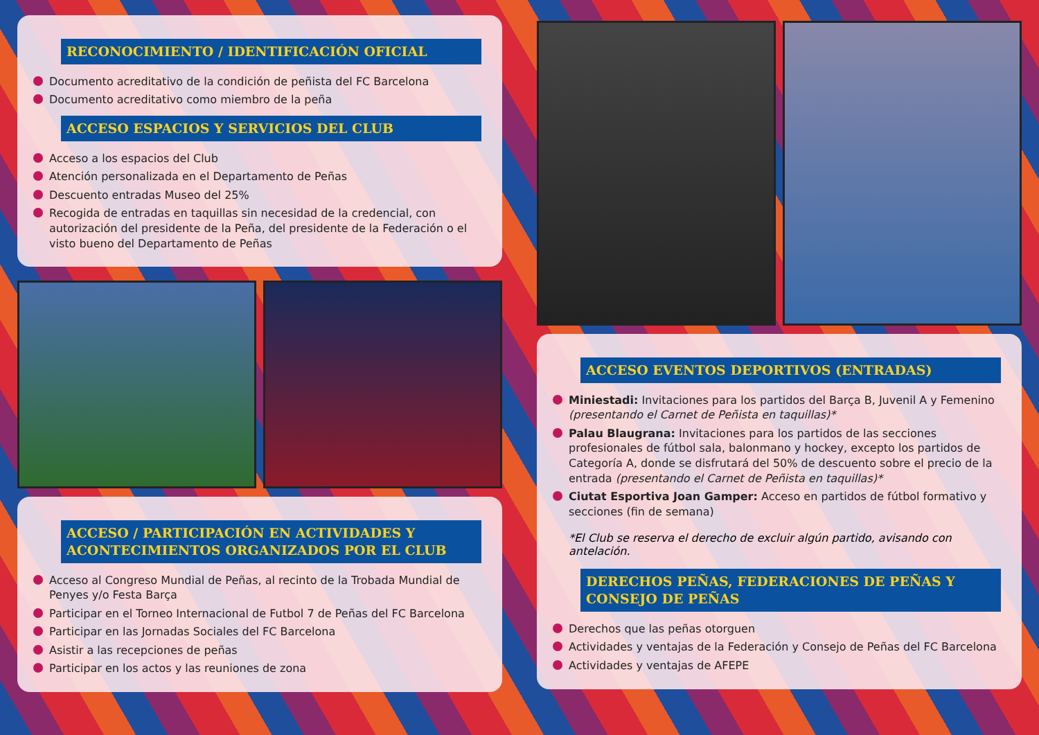RECONOCIMIENTO / IDENTIFICACIÓN OFICIAL
Documento acreditativo de la condición de peñista del FC Barcelona
Documento acreditativo como miembro de la peña
ACCESO ESPACIOS Y SERVICIOS DEL CLUB
Acceso a los espacios del Club
Atención personalizada en el Departamento de Peñas
Descuento entradas Museo del 25%
Recogida de entradas en taquillas sin necesidad de la credencial, con autorización del presidente de la Peña, del presidente de la Federación o el visto bueno del Departamento de Peñas
ACCESO / PARTICIPACIÓN EN ACTIVIDADES Y ACONTECIMIENTOS ORGANIZADOS POR EL CLUB
Acceso al Congreso Mundial de Peñas, al recinto de la Trobada Mundial de Penyes y/o Festa Barça
Participar en el Torneo Internacional de Futbol 7 de Peñas del FC Barcelona
Participar en las Jornadas Sociales del FC Barcelona
Asistir a las recepciones de peñas
Participar en los actos y las reuniones de zona
ACCESO EVENTOS DEPORTIVOS (ENTRADAS)
Miniestadi: Invitaciones para los partidos del Barça B, Juvenil A y Femenino (presentando el Carnet de Peñista en taquillas)*
Palau Blaugrana: Invitaciones para los partidos de las secciones profesionales de fútbol sala, balonmano y hockey, excepto los partidos de Categoría A, donde se disfrutará del 50% de descuento sobre el precio de la entrada (presentando el Carnet de Peñista en taquillas)*
Ciutat Esportiva Joan Gamper: Acceso en partidos de fútbol formativo y secciones (fin de semana)
*El Club se reserva el derecho de excluir algún partido, avisando con antelación.
DERECHOS PEÑAS, FEDERACIONES DE PEÑAS Y CONSEJO DE PEÑAS
Derechos que las peñas otorguen
Actividades y ventajas de la Federación y Consejo de Peñas del FC Barcelona
Actividades y ventajas de AFEPE